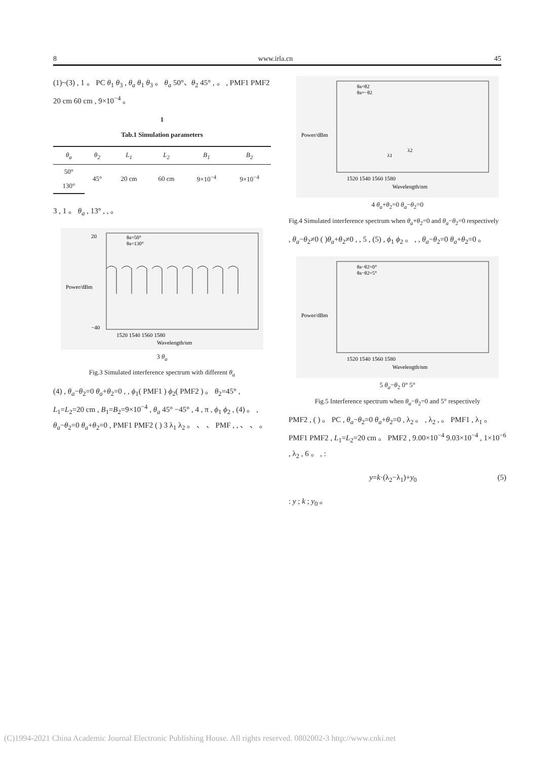8 www.irla.cn 45
(1)~(3) , 1 。 PC θ<sub>1</sub> θ<sub>3</sub> , θ<sub>a</sub> θ<sub>1</sub> θ<sub>3</sub> 。 θ<sub>a</sub> 50°、θ<sub>2</sub> 45° , 。 , PMF1 PMF2 20 cm 60 cm , 9×10<sup>−4</sup> 。
1
Tab.1 Simulation parameters
| θ<sub>a</sub> | θ<sub>2</sub> | L<sub>1</sub> | L<sub>2</sub> | B<sub>1</sub> | B<sub>2</sub> |
| --- | --- | --- | --- | --- | --- |
| 50° | 45° | 20 cm | 60 cm | 9×10<sup>−4</sup> | 9×10<sup>−4</sup> |
| 130° | | | | | |
3 , 1 。 θ<sub>a</sub> , 13° , , 。
Power/dBm
20
−40
θa=50°
θa=130°
1520 1540 1560 1580
Wavelength/nm
3 θ<sub>a</sub>
Fig.3 Simulated interference spectrum with different θ<sub>a</sub>
(4) , θ<sub>a</sub>−θ<sub>2</sub>=0 θ<sub>a</sub>+θ<sub>2</sub>=0 , , ϕ<sub>1</sub>( PMF1 ) ϕ<sub>2</sub>( PMF2 ) 。 θ<sub>2</sub>=45° , L<sub>1</sub>=L<sub>2</sub>=20 cm , B<sub>1</sub>=B<sub>2</sub>=9×10<sup>−4</sup> , θ<sub>a</sub> 45° −45° , 4 , π , ϕ<sub>1</sub> ϕ<sub>2</sub> , (4) 。 , θ<sub>a</sub>−θ<sub>2</sub>=0 θ<sub>a</sub>+θ<sub>2</sub>=0 , PMF1 PMF2 ( ) 3 λ<sub>1</sub> λ<sub>2</sub> 。 、 、 PMF , , 、 、 。
Power/dBm
θa=θ2
θa=−θ2
1520 1540 1560 1580
Wavelength/nm
λ1
λ2
4 θ<sub>a</sub>+θ<sub>2</sub>=0 θ<sub>a</sub>−θ<sub>2</sub>=0
Fig.4 Simulated interference spectrum when θ<sub>a</sub>+θ<sub>2</sub>=0 and θ<sub>a</sub>−θ<sub>2</sub>=0 respectively
, θ<sub>a</sub>−θ<sub>2</sub>≠0 ( )θ<sub>a</sub>+θ<sub>2</sub>≠0 , , 5 , (5) , ϕ<sub>1</sub> ϕ<sub>2</sub> 。 , , θ<sub>a</sub>−θ<sub>2</sub>=0 θ<sub>a</sub>+θ<sub>2</sub>=0 。
Power/dBm
θa−θ2=0°
θa−θ2=5°
1520 1540 1560 1580
Wavelength/nm
5 θ<sub>a</sub>−θ<sub>2</sub> 0° 5°
Fig.5 Interference spectrum when θ<sub>a</sub>−θ<sub>2</sub>=0 and 5° respectively
PMF2 , ( ) 。 PC , θ<sub>a</sub>−θ<sub>2</sub>=0 θ<sub>a</sub>+θ<sub>2</sub>=0 , λ<sub>2</sub> 。 , λ<sub>2</sub> , 。 PMF1 , λ<sub>1</sub> 。 PMF1 PMF2 , L<sub>1</sub>=L<sub>2</sub>=20 cm 。 PMF2 , 9.00×10<sup>−4</sup> 9.03×10<sup>−4</sup> , 1×10<sup>−6</sup> , λ<sub>2</sub> , 6 。 , :
y=k·(λ<sub>2</sub>−λ<sub>1</sub>)+y<sub>0</sub> (5)
: y ; k ; y<sub>0</sub> 。
(C)1994-2021 China Academic Journal Electronic Publishing House. All rights reserved. 0802002-3 http://www.cnki.net